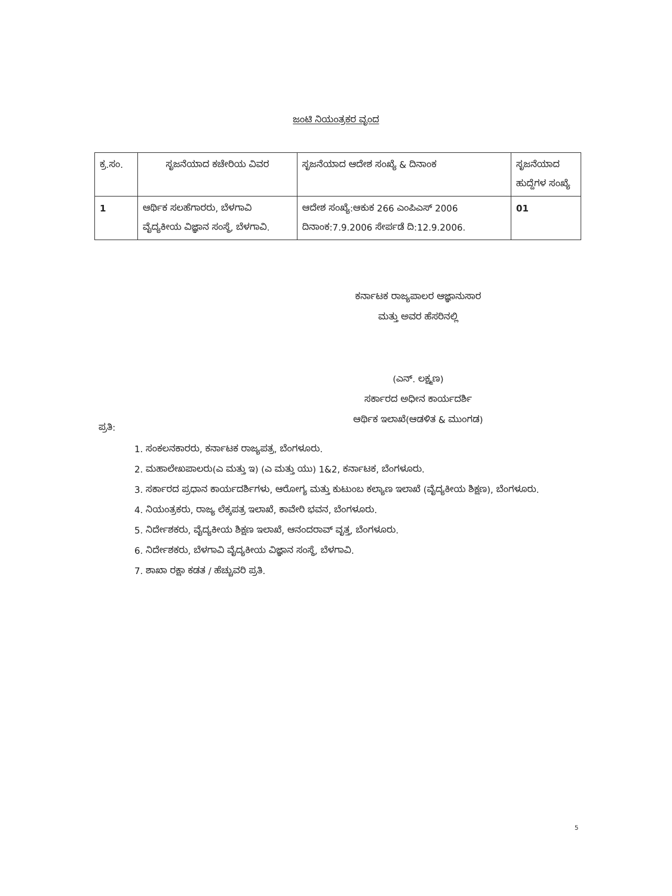ಜಂಟಿ ನಿಯಂತ್ರಕರ ವೃಂದ
| ಕ್ರ.ಸಂ. | ಸೃಜನೆಯಾದ ಕಚೇರಿಯ ವಿವರ | ಸೃಜನೆಯಾದ ಆದೇಶ ಸಂಖ್ಯೆ & ದಿನಾಂಕ | ಸೃಜನೆಯಾದ ಹುದ್ದೆಗಳ ಸಂಖ್ಯೆ |
| 1 | ಆರ್ಥಿಕ ಸಲಹೆಗಾರರು, ಬೆಳಗಾವಿ ವೈದ್ಯಕೀಯ ವಿಜ್ಞಾನ ಸಂಸ್ಥೆ, ಬೆಳಗಾವಿ. | ಆದೇಶ ಸಂಖ್ಯೆ:ಆಕುಕ 266 ಎಂಪಿಎಸ್ 2006 ದಿನಾಂಕ:7.9.2006 ಸೇರ್ಪಡೆ ದಿ:12.9.2006. | 01 |
ಕರ್ನಾಟಕ ರಾಜ್ಯಪಾಲರ ಆಜ್ಞಾನುಸಾರ
ಮತ್ತು ಅವರ ಹೆಸರಿನಲ್ಲಿ
(ಎನ್. ಲಕ್ಷ್ಮಣ)
ಸರ್ಕಾರದ ಅಧೀನ ಕಾರ್ಯದರ್ಶಿ
ಆರ್ಥಿಕ ಇಲಾಖೆ(ಆಡಳಿತ & ಮುಂಗಡ)
ಪ್ರತಿ:
1. ಸಂಕಲನಕಾರರು, ಕರ್ನಾಟಕ ರಾಜ್ಯಪತ್ರ, ಬೆಂಗಳೂರು.
2. ಮಹಾಲೇಖಪಾಲರು(ಎ ಮತ್ತು ಇ) (ಎ ಮತ್ತು ಯು) 1&2, ಕರ್ನಾಟಕ, ಬೆಂಗಳೂರು.
3. ಸರ್ಕಾರದ ಪ್ರಧಾನ ಕಾರ್ಯದರ್ಶಿಗಳು, ಆರೋಗ್ಯ ಮತ್ತು ಕುಟುಂಬ ಕಲ್ಯಾಣ ಇಲಾಖೆ (ವೈದ್ಯಕೀಯ ಶಿಕ್ಷಣ), ಬೆಂಗಳೂರು.
4. ನಿಯಂತ್ರಕರು, ರಾಜ್ಯ ಲೆಕ್ಕಪತ್ರ ಇಲಾಖೆ, ಕಾವೇರಿ ಭವನ, ಬೆಂಗಳೂರು.
5. ನಿರ್ದೇಶಕರು, ವೈದ್ಯಕೀಯ ಶಿಕ್ಷಣ ಇಲಾಖೆ, ಆನಂದರಾವ್ ವೃತ್ತ, ಬೆಂಗಳೂರು.
6. ನಿರ್ದೇಶಕರು, ಬೆಳಗಾವಿ ವೈದ್ಯಕೀಯ ವಿಜ್ಞಾನ ಸಂಸ್ಥೆ, ಬೆಳಗಾವಿ.
7. ಶಾಖಾ ರಕ್ಷಾ ಕಡತ / ಹೆಚ್ಚುವರಿ ಪ್ರತಿ.
5